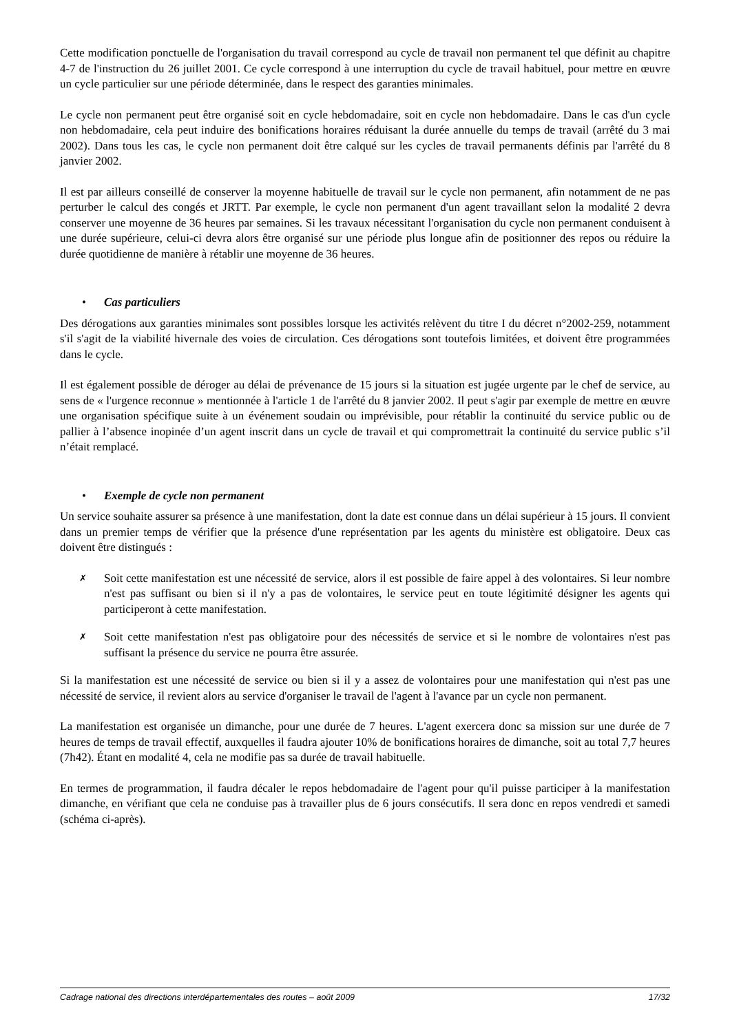Cette modification ponctuelle de l'organisation du travail correspond au cycle de travail non permanent tel que définit au chapitre 4-7 de l'instruction du 26 juillet 2001. Ce cycle correspond à une interruption du cycle de travail habituel, pour mettre en œuvre un cycle particulier sur une période déterminée, dans le respect des garanties minimales.
Le cycle non permanent peut être organisé soit en cycle hebdomadaire, soit en cycle non hebdomadaire. Dans le cas d'un cycle non hebdomadaire, cela peut induire des bonifications horaires réduisant la durée annuelle du temps de travail (arrêté du 3 mai 2002). Dans tous les cas, le cycle non permanent doit être calqué sur les cycles de travail permanents définis par l'arrêté du 8 janvier 2002.
Il est par ailleurs conseillé de conserver la moyenne habituelle de travail sur le cycle non permanent, afin notamment de ne pas perturber le calcul des congés et JRTT. Par exemple, le cycle non permanent d'un agent travaillant selon la modalité 2 devra conserver une moyenne de 36 heures par semaines. Si les travaux nécessitant l'organisation du cycle non permanent conduisent à une durée supérieure, celui-ci devra alors être organisé sur une période plus longue afin de positionner des repos ou réduire la durée quotidienne de manière à rétablir une moyenne de 36 heures.
• Cas particuliers
Des dérogations aux garanties minimales sont possibles lorsque les activités relèvent du titre I du décret n°2002-259, notamment s'il s'agit de la viabilité hivernale des voies de circulation. Ces dérogations sont toutefois limitées, et doivent être programmées dans le cycle.
Il est également possible de déroger au délai de prévenance de 15 jours si la situation est jugée urgente par le chef de service, au sens de « l'urgence reconnue » mentionnée à l'article 1 de l'arrêté du 8 janvier 2002. Il peut s'agir par exemple de mettre en œuvre une organisation spécifique suite à un événement soudain ou imprévisible, pour rétablir la continuité du service public ou de pallier à l’absence inopinée d’un agent inscrit dans un cycle de travail et qui compromettrait la continuité du service public s’il n’était remplacé.
• Exemple de cycle non permanent
Un service souhaite assurer sa présence à une manifestation, dont la date est connue dans un délai supérieur à 15 jours. Il convient dans un premier temps de vérifier que la présence d'une représentation par les agents du ministère est obligatoire. Deux cas doivent être distingués :
✗
Soit cette manifestation est une nécessité de service, alors il est possible de faire appel à des volontaires. Si leur nombre n'est pas suffisant ou bien si il n'y a pas de volontaires, le service peut en toute légitimité désigner les agents qui participeront à cette manifestation.
✗
Soit cette manifestation n'est pas obligatoire pour des nécessités de service et si le nombre de volontaires n'est pas suffisant la présence du service ne pourra être assurée.
Si la manifestation est une nécessité de service ou bien si il y a assez de volontaires pour une manifestation qui n'est pas une nécessité de service, il revient alors au service d'organiser le travail de l'agent à l'avance par un cycle non permanent.
La manifestation est organisée un dimanche, pour une durée de 7 heures. L'agent exercera donc sa mission sur une durée de 7 heures de temps de travail effectif, auxquelles il faudra ajouter 10% de bonifications horaires de dimanche, soit au total 7,7 heures (7h42). Étant en modalité 4, cela ne modifie pas sa durée de travail habituelle.
En termes de programmation, il faudra décaler le repos hebdomadaire de l'agent pour qu'il puisse participer à la manifestation dimanche, en vérifiant que cela ne conduise pas à travailler plus de 6 jours consécutifs. Il sera donc en repos vendredi et samedi (schéma ci-après).
Cadrage national des directions interdépartementales des routes – août 2009 17/32